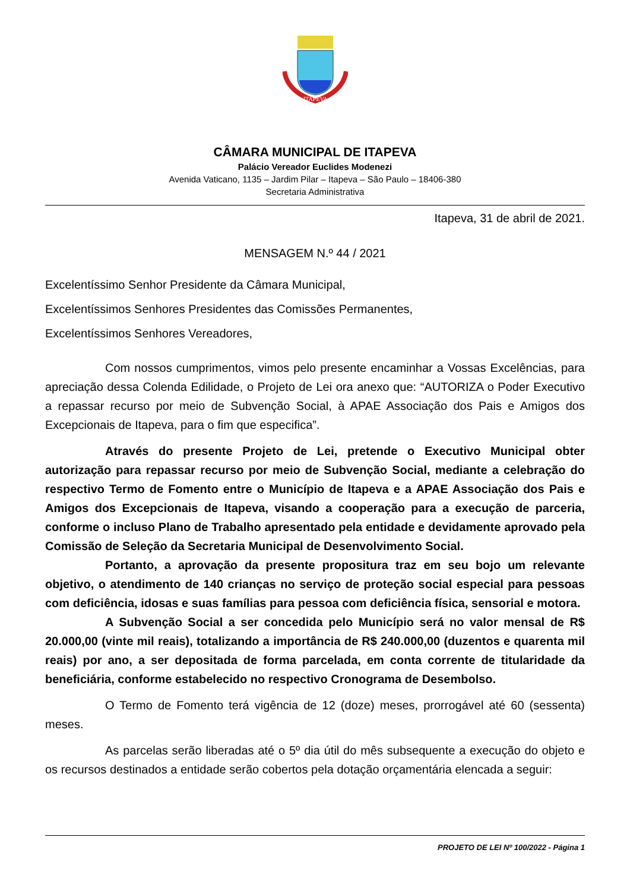ITAPEVA
CÂMARA MUNICIPAL DE ITAPEVA
Palácio Vereador Euclides Modenezi
Avenida Vaticano, 1135 – Jardim Pilar – Itapeva – São Paulo – 18406-380
Secretaria Administrativa
Itapeva, 31 de abril de 2021.
MENSAGEM N.º 44 / 2021
Excelentíssimo Senhor Presidente da Câmara Municipal,
Excelentíssimos Senhores Presidentes das Comissões Permanentes,
Excelentíssimos Senhores Vereadores,
Com nossos cumprimentos, vimos pelo presente encaminhar a Vossas Excelências, para apreciação dessa Colenda Edilidade, o Projeto de Lei ora anexo que: “AUTORIZA o Poder Executivo a repassar recurso por meio de Subvenção Social, à APAE Associação dos Pais e Amigos dos Excepcionais de Itapeva, para o fim que especifica”.
Através do presente Projeto de Lei, pretende o Executivo Municipal obter autorização para repassar recurso por meio de Subvenção Social, mediante a celebração do respectivo Termo de Fomento entre o Município de Itapeva e a APAE Associação dos Pais e Amigos dos Excepcionais de Itapeva, visando a cooperação para a execução de parceria, conforme o incluso Plano de Trabalho apresentado pela entidade e devidamente aprovado pela Comissão de Seleção da Secretaria Municipal de Desenvolvimento Social.
Portanto, a aprovação da presente propositura traz em seu bojo um relevante objetivo, o atendimento de 140 crianças no serviço de proteção social especial para pessoas com deficiência, idosas e suas famílias para pessoa com deficiência física, sensorial e motora.
A Subvenção Social a ser concedida pelo Município será no valor mensal de R$ 20.000,00 (vinte mil reais), totalizando a importância de R$ 240.000,00 (duzentos e quarenta mil reais) por ano, a ser depositada de forma parcelada, em conta corrente de titularidade da beneficiária, conforme estabelecido no respectivo Cronograma de Desembolso.
O Termo de Fomento terá vigência de 12 (doze) meses, prorrogável até 60 (sessenta) meses.
As parcelas serão liberadas até o 5º dia útil do mês subsequente a execução do objeto e os recursos destinados a entidade serão cobertos pela dotação orçamentária elencada a seguir:
PROJETO DE LEI Nº 100/2022 - Página 1